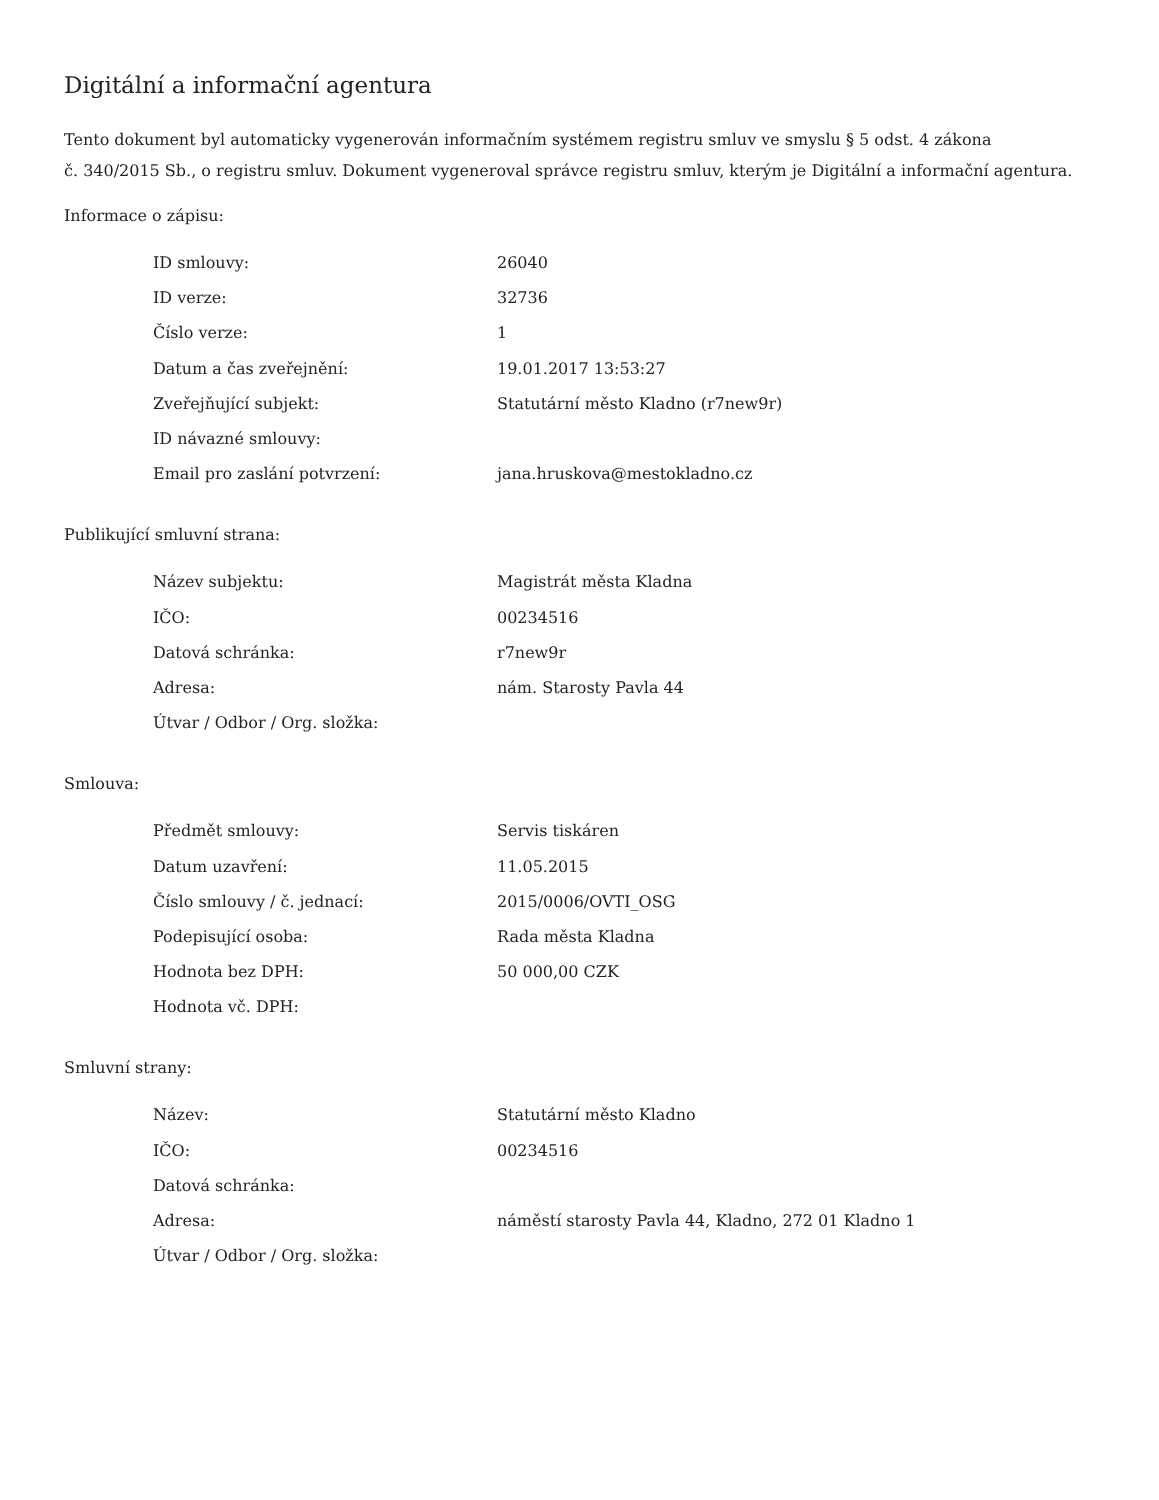Digitální a informační agentura
Tento dokument byl automaticky vygenerován informačním systémem registru smluv ve smyslu § 5 odst. 4 zákona
č. 340/2015 Sb., o registru smluv. Dokument vygeneroval správce registru smluv, kterým je Digitální a informační agentura.
Informace o zápisu:
| ID smlouvy: | 26040 |
| ID verze: | 32736 |
| Číslo verze: | 1 |
| Datum a čas zveřejnění: | 19.01.2017 13:53:27 |
| Zveřejňující subjekt: | Statutární město Kladno (r7new9r) |
| ID návazné smlouvy: | |
| Email pro zaslání potvrzení: | jana.hruskova@mestokladno.cz |
Publikující smluvní strana:
| Název subjektu: | Magistrát města Kladna |
| IČO: | 00234516 |
| Datová schránka: | r7new9r |
| Adresa: | nám. Starosty Pavla 44 |
| Útvar / Odbor / Org. složka: | |
Smlouva:
| Předmět smlouvy: | Servis tiskáren |
| Datum uzavření: | 11.05.2015 |
| Číslo smlouvy / č. jednací: | 2015/0006/OVTI_OSG |
| Podepisující osoba: | Rada města Kladna |
| Hodnota bez DPH: | 50 000,00 CZK |
| Hodnota vč. DPH: | |
Smluvní strany:
| Název: | Statutární město Kladno |
| IČO: | 00234516 |
| Datová schránka: | |
| Adresa: | náměstí starosty Pavla 44, Kladno, 272 01 Kladno 1 |
| Útvar / Odbor / Org. složka: | |